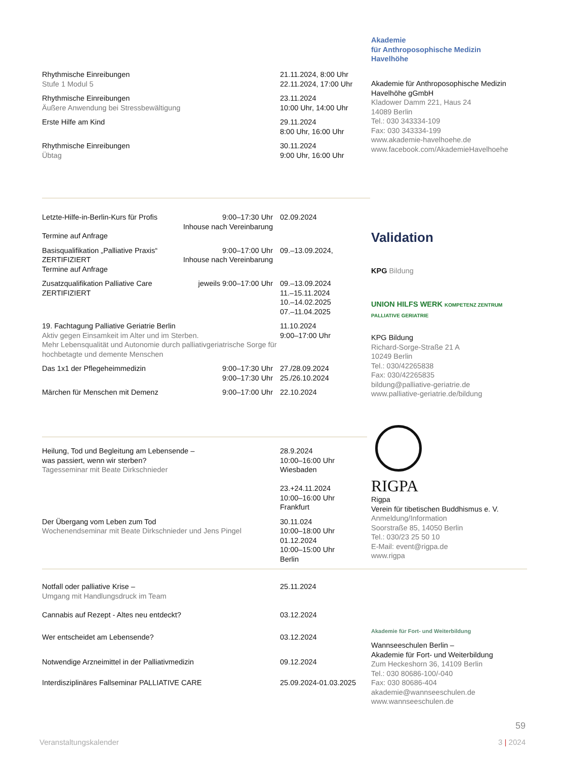| Rhythmische Einreibungen Stufe 1 Modul 5 | 21.11.2024, 8:00 Uhr 22.11.2024, 17:00 Uhr |
| Rhythmische Einreibungen Äußere Anwendung bei Stressbewältigung | 23.11.2024 10:00 Uhr, 14:00 Uhr |
| Erste Hilfe am Kind | 29.11.2024 8:00 Uhr, 16:00 Uhr |
| Rhythmische Einreibungen Übtag | 30.11.2024 9:00 Uhr, 16:00 Uhr |
Akademie
für Anthroposophische Medizin
Havelhöhe
Akademie für Anthroposophische Medizin Havelhöhe gGmbH
Kladower Damm 221, Haus 24
14089 Berlin
Tel.: 030 343334-109
Fax: 030 343334-199
www.akademie-havelhoehe.de
www.facebook.com/AkademieHavelhoehe
| Letzte-Hilfe-in-Berlin-Kurs für Profis Termine auf Anfrage | 9:00–17:30 Uhr Inhouse nach Vereinbarung | 02.09.2024 |
| Basisqualifikation „Palliative Praxis“ ZERTIFIZIERT Termine auf Anfrage | 9:00–17:00 Uhr Inhouse nach Vereinbarung | 09.–13.09.2024, |
| Zusatzqualifikation Palliative Care ZERTIFIZIERT | jeweils 9:00–17:00 Uhr | 09.–13.09.2024 11.–15.11.2024 10.–14.02.2025 07.–11.04.2025 |
| 19. Fachtagung Palliative Geriatrie Berlin Aktiv gegen Einsamkeit im Alter und im Sterben. Mehr Lebensqualität und Autonomie durch palliativgeriatrische Sorge für hochbetagte und demente Menschen | | 11.10.2024 9:00–17:00 Uhr |
| Das 1x1 der Pflegeheimmedizin | 9:00–17:30 Uhr 9:00–17:30 Uhr | 27./28.09.2024 25./26.10.2024 |
| Märchen für Menschen mit Demenz | 9:00–17:00 Uhr | 22.10.2024 |
Validation
KPG Bildung
UNION HILFS WERK KOMPETENZ ZENTRUM PALLIATIVE GERIATRIE
KPG Bildung
Richard-Sorge-Straße 21 A
10249 Berlin
Tel.: 030/42265838
Fax: 030/42265835
bildung@palliative-geriatrie.de
www.palliative-geriatrie.de/bildung
| Heilung, Tod und Begleitung am Lebensende – was passiert, wenn wir sterben? Tagesseminar mit Beate Dirkschnieder | 28.9.2024 10:00–16:00 Uhr Wiesbaden 23.+24.11.2024 10:00–16:00 Uhr Frankfurt |
| Der Übergang vom Leben zum Tod Wochenendseminar mit Beate Dirkschnieder und Jens Pingel | 30.11.024 10:00–18:00 Uhr 01.12.2024 10:00–15:00 Uhr Berlin |
RIGPA
Rigpa
Verein für tibetischen Buddhismus e. V.
Anmeldung/Information
Soorstraße 85, 14050 Berlin
Tel.: 030/23 25 50 10
E-Mail: event@rigpa.de
www.rigpa
| Notfall oder palliative Krise – Umgang mit Handlungsdruck im Team | 25.11.2024 |
| Cannabis auf Rezept - Altes neu entdeckt? | 03.12.2024 |
| Wer entscheidet am Lebensende? | 03.12.2024 |
| Notwendige Arzneimittel in der Palliativmedizin | 09.12.2024 |
| Interdisziplinäres Fallseminar PALLIATIVE CARE | 25.09.2024-01.03.2025 |
Akademie für Fort- und Weiterbildung
Wannseeschulen Berlin –
Akademie für Fort- und Weiterbildung
Zum Heckeshorn 36, 14109 Berlin
Tel.: 030 80686-100/-040
Fax: 030 80686-404
akademie@wannseeschulen.de
www.wannseeschulen.de
59
Veranstaltungskalender 3 | 2024